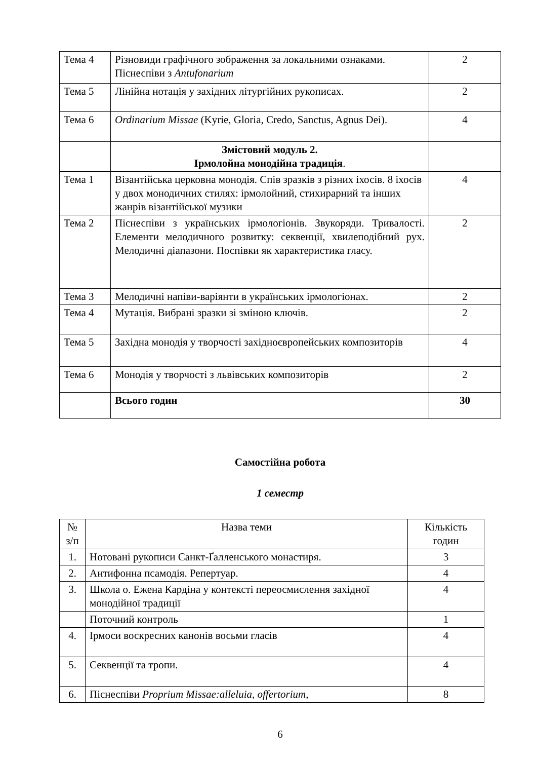| Тема 4 | Різновиди графічного зображення за локальними ознаками. Піснеспіви з Antufonarium | 2 |
| Тема 5 | Лінійна нотація у західних літургійних рукописах. | 2 |
| Тема 6 | Ordinarium Missae (Kyrie, Gloria, Credo, Sanctus, Agnus Dei). | 4 |
| | Змістовий модуль 2. Ірмолойна монодійна традиція . | |
| Тема 1 | Візантійська церковна монодія. Спів зразків з різних іхосів. 8 іхосів у двох монодичних стилях: ірмолойний, стихирарний та інших жанрів візантійської музики | 4 |
| Тема 2 | Піснеспіви з українських ірмологіонів. Звукоряди. Тривалості. Елементи мелодичного розвитку: секвенції, хвилеподібний рух. Мелодичні діапазони. Поспівки як характеристика гласу. | 2 |
| Тема 3 | Мелодичні напіви-варіянти в українських ірмологіонах. | 2 |
| Тема 4 | Мутація. Вибрані зразки зі зміною ключів. | 2 |
| Тема 5 | Західна монодія у творчості західноєвропейських композиторів | 4 |
| Тема 6 | Монодія у творчості з львівських композиторів | 2 |
| | Всього годин | 30 |
Самостійна робота
1 семестр
| № з/п | Назва теми | Кількість годин |
| --- | --- | --- |
| 1. | Нотовані рукописи Санкт-Ґалленського монастиря. | 3 |
| 2. | Антифонна псамодія. Репертуар. | 4 |
| 3. | Школа о. Ежена Кардіна у контексті переосмислення західної монодійної традиції | 4 |
| | Поточний контроль | 1 |
| 4. | Ірмоси воскресних канонів восьми гласів | 4 |
| 5. | Секвенції та тропи. | 4 |
| 6. | Піснеспіви Proprium Missae:alleluia, offertorium, | 8 |
6